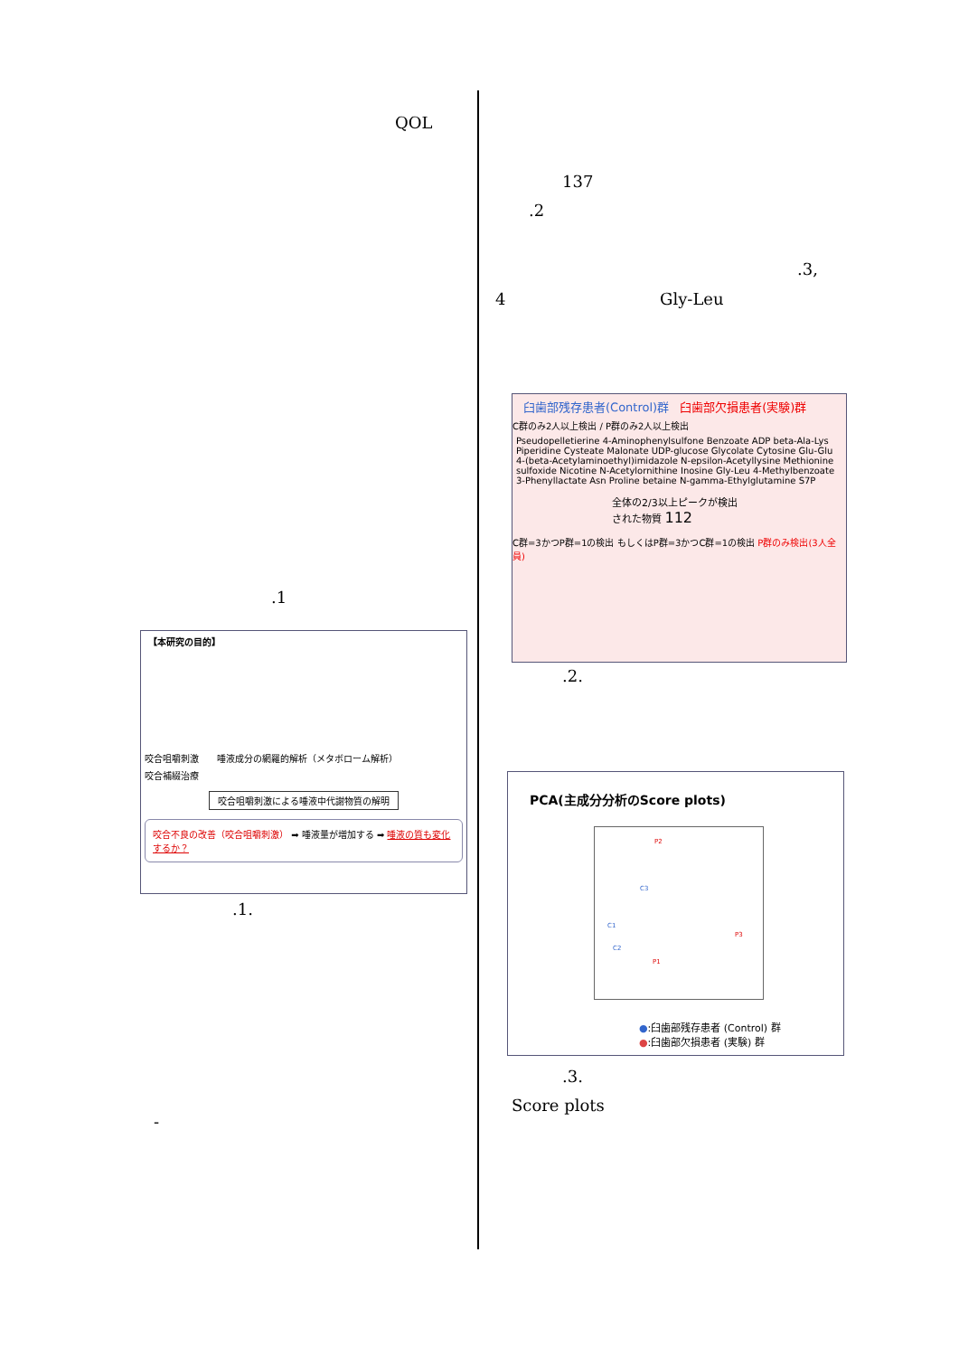QOL
.1
【本研究の目的】
咬合咀嚼刺激　　唾液成分の網羅的解析（メタボローム解析）
咬合補綴治療
咬合咀嚼刺激による唾液中代謝物質の解明
咬合不良の改善（咬合咀嚼刺激） ➡ 唾液量が増加する ➡ 唾液の質も変化するか？
.1.
-
137
.2
.3,
4 Gly-Leu
臼歯部残存患者(Control)群
臼歯部欠損患者(実験)群
C群のみ2人以上検出 / P群のみ2人以上検出
Pseudopelletierine 4-Aminophenylsulfone Benzoate ADP beta-Ala-Lys Piperidine Cysteate Malonate UDP-glucose Glycolate Cytosine Glu-Glu 4-(beta-Acetylaminoethyl)imidazole N-epsilon-Acetyllysine Methionine sulfoxide Nicotine N-Acetylornithine Inosine Gly-Leu 4-Methylbenzoate 3-Phenyllactate Asn Proline betaine N-gamma-Ethylglutamine S7P
全体の2/3以上ピークが検出された物質 112
C群=3かつP群=1の検出 もしくはP群=3かつC群=1の検出 P群のみ検出(3人全員)
.2.
PCA(主成分分析のScore plots)
P2
C3
C1
P3
C2
P1
●:臼歯部残存患者 (Control) 群
●:臼歯部欠損患者 (実験) 群
.3.
Score plots